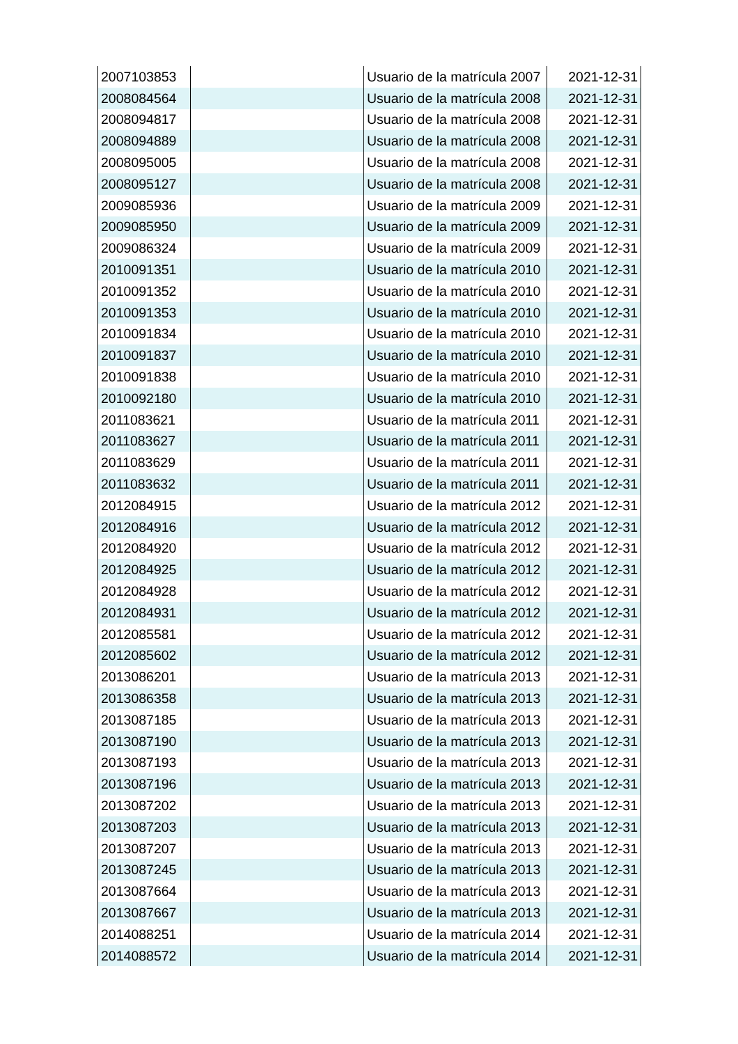| 2007103853 | | Usuario de la matrícula 2007 | 2021-12-31 |
| 2008084564 | | Usuario de la matrícula 2008 | 2021-12-31 |
| 2008094817 | | Usuario de la matrícula 2008 | 2021-12-31 |
| 2008094889 | | Usuario de la matrícula 2008 | 2021-12-31 |
| 2008095005 | | Usuario de la matrícula 2008 | 2021-12-31 |
| 2008095127 | | Usuario de la matrícula 2008 | 2021-12-31 |
| 2009085936 | | Usuario de la matrícula 2009 | 2021-12-31 |
| 2009085950 | | Usuario de la matrícula 2009 | 2021-12-31 |
| 2009086324 | | Usuario de la matrícula 2009 | 2021-12-31 |
| 2010091351 | | Usuario de la matrícula 2010 | 2021-12-31 |
| 2010091352 | | Usuario de la matrícula 2010 | 2021-12-31 |
| 2010091353 | | Usuario de la matrícula 2010 | 2021-12-31 |
| 2010091834 | | Usuario de la matrícula 2010 | 2021-12-31 |
| 2010091837 | | Usuario de la matrícula 2010 | 2021-12-31 |
| 2010091838 | | Usuario de la matrícula 2010 | 2021-12-31 |
| 2010092180 | | Usuario de la matrícula 2010 | 2021-12-31 |
| 2011083621 | | Usuario de la matrícula 2011 | 2021-12-31 |
| 2011083627 | | Usuario de la matrícula 2011 | 2021-12-31 |
| 2011083629 | | Usuario de la matrícula 2011 | 2021-12-31 |
| 2011083632 | | Usuario de la matrícula 2011 | 2021-12-31 |
| 2012084915 | | Usuario de la matrícula 2012 | 2021-12-31 |
| 2012084916 | | Usuario de la matrícula 2012 | 2021-12-31 |
| 2012084920 | | Usuario de la matrícula 2012 | 2021-12-31 |
| 2012084925 | | Usuario de la matrícula 2012 | 2021-12-31 |
| 2012084928 | | Usuario de la matrícula 2012 | 2021-12-31 |
| 2012084931 | | Usuario de la matrícula 2012 | 2021-12-31 |
| 2012085581 | | Usuario de la matrícula 2012 | 2021-12-31 |
| 2012085602 | | Usuario de la matrícula 2012 | 2021-12-31 |
| 2013086201 | | Usuario de la matrícula 2013 | 2021-12-31 |
| 2013086358 | | Usuario de la matrícula 2013 | 2021-12-31 |
| 2013087185 | | Usuario de la matrícula 2013 | 2021-12-31 |
| 2013087190 | | Usuario de la matrícula 2013 | 2021-12-31 |
| 2013087193 | | Usuario de la matrícula 2013 | 2021-12-31 |
| 2013087196 | | Usuario de la matrícula 2013 | 2021-12-31 |
| 2013087202 | | Usuario de la matrícula 2013 | 2021-12-31 |
| 2013087203 | | Usuario de la matrícula 2013 | 2021-12-31 |
| 2013087207 | | Usuario de la matrícula 2013 | 2021-12-31 |
| 2013087245 | | Usuario de la matrícula 2013 | 2021-12-31 |
| 2013087664 | | Usuario de la matrícula 2013 | 2021-12-31 |
| 2013087667 | | Usuario de la matrícula 2013 | 2021-12-31 |
| 2014088251 | | Usuario de la matrícula 2014 | 2021-12-31 |
| 2014088572 | | Usuario de la matrícula 2014 | 2021-12-31 |